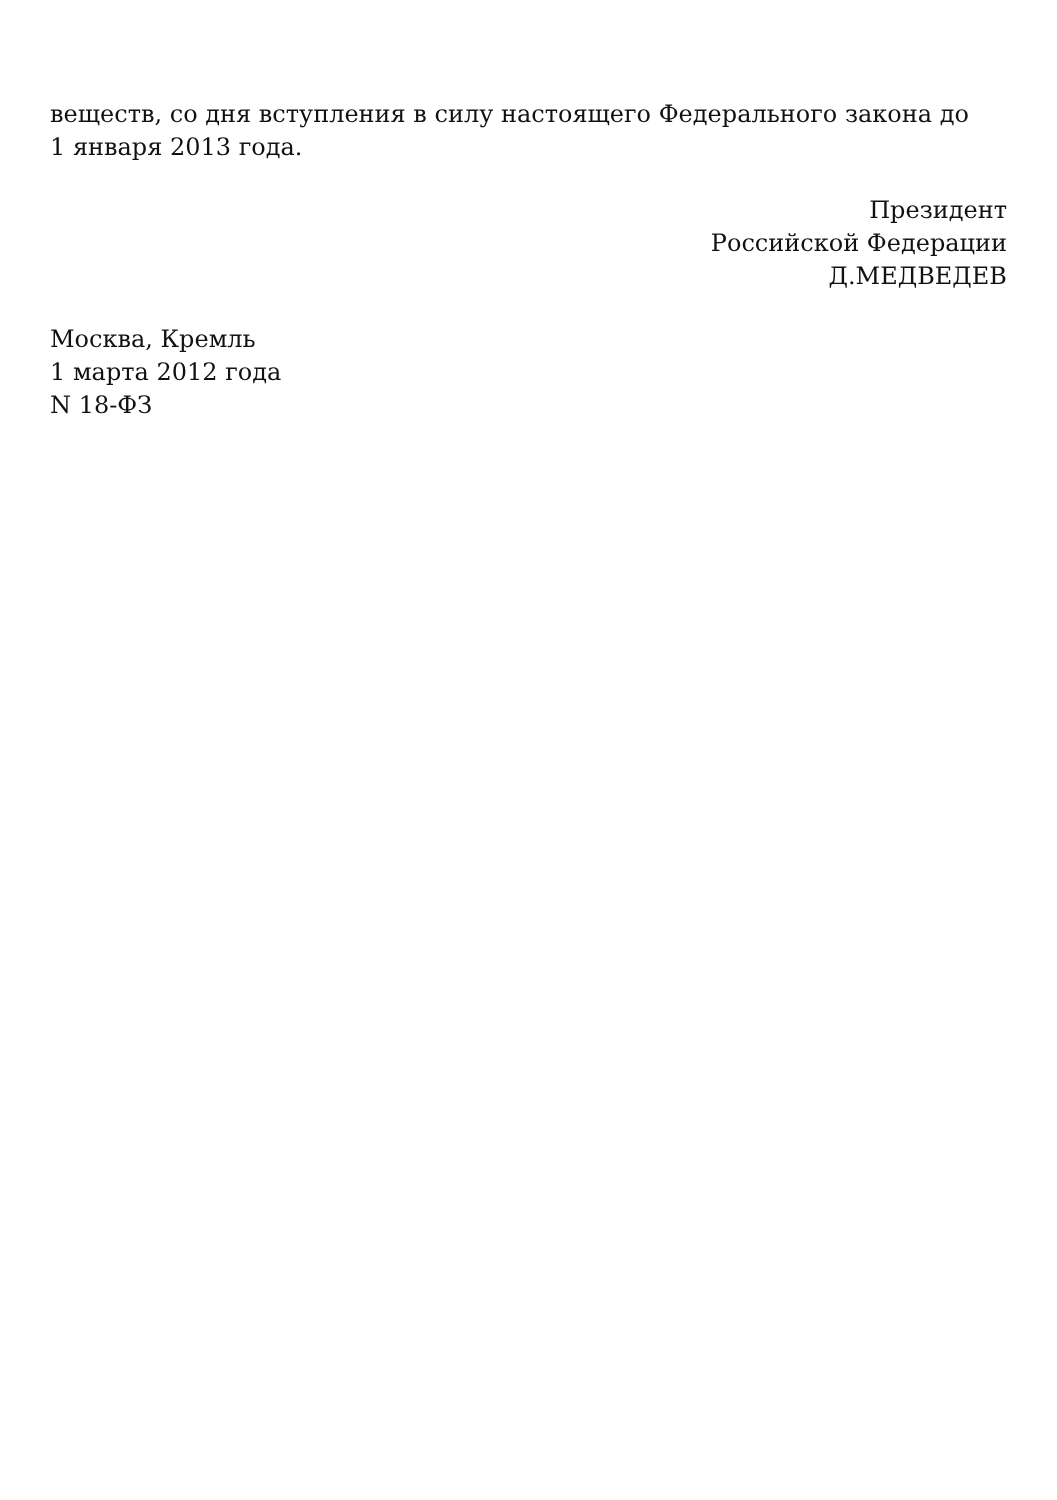веществ, со дня вступления в силу настоящего Федерального закона до
1 января 2013 года.
Президент
Российской Федерации
Д.МЕДВЕДЕВ
Москва, Кремль
1 марта 2012 года
N 18-ФЗ